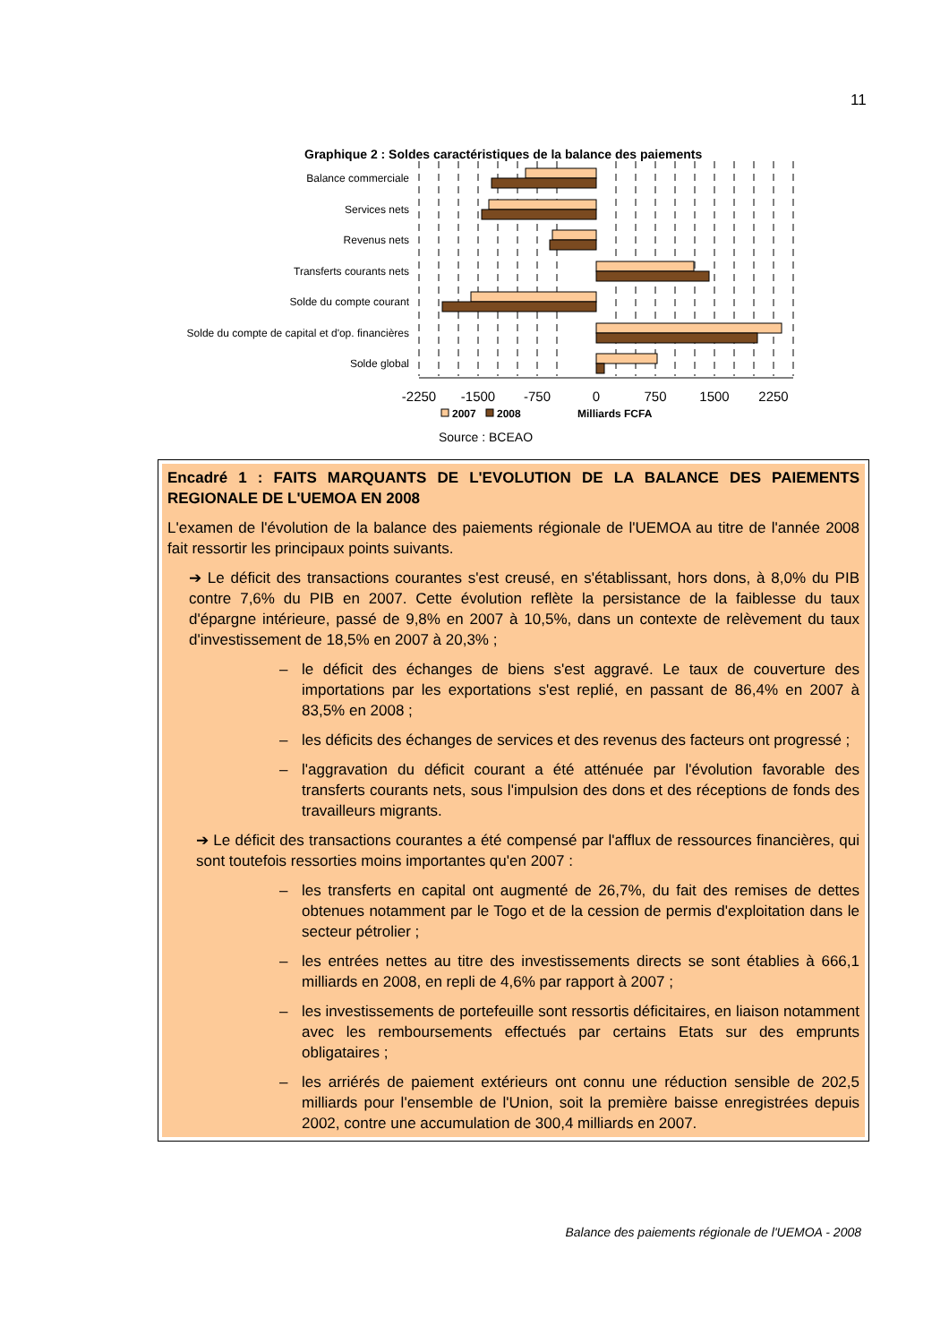11
Graphique 2 : Soldes caractéristiques de la balance des paiements
Balance commerciale
Services nets
Revenus nets
Transferts courants nets
Solde du compte courant
Solde du compte de capital et d'op. financières
Solde global
-2250
-1500
-750
0
750
1500
2250
2007
2008
Milliards FCFA
Source : BCEAO
Encadré 1 : FAITS MARQUANTS DE L'EVOLUTION DE LA BALANCE DES PAIEMENTS REGIONALE DE L'UEMOA EN 2008
L'examen de l'évolution de la balance des paiements régionale de l'UEMOA au titre de l'année 2008 fait ressortir les principaux points suivants.
➔ Le déficit des transactions courantes s'est creusé, en s'établissant, hors dons, à 8,0% du PIB contre 7,6% du PIB en 2007. Cette évolution reflète la persistance de la faiblesse du taux d'épargne intérieure, passé de 9,8% en 2007 à 10,5%, dans un contexte de relèvement du taux d'investissement de 18,5% en 2007 à 20,3% ;
– le déficit des échanges de biens s'est aggravé. Le taux de couverture des importations par les exportations s'est replié, en passant de 86,4% en 2007 à 83,5% en 2008 ;
– les déficits des échanges de services et des revenus des facteurs ont progressé ;
– l'aggravation du déficit courant a été atténuée par l'évolution favorable des transferts courants nets, sous l'impulsion des dons et des réceptions de fonds des travailleurs migrants.
➔ Le déficit des transactions courantes a été compensé par l'afflux de ressources financières, qui sont toutefois ressorties moins importantes qu'en 2007 :
– les transferts en capital ont augmenté de 26,7%, du fait des remises de dettes obtenues notamment par le Togo et de la cession de permis d'exploitation dans le secteur pétrolier ;
– les entrées nettes au titre des investissements directs se sont établies à 666,1 milliards en 2008, en repli de 4,6% par rapport à 2007 ;
– les investissements de portefeuille sont ressortis déficitaires, en liaison notamment avec les remboursements effectués par certains Etats sur des emprunts obligataires ;
– les arriérés de paiement extérieurs ont connu une réduction sensible de 202,5 milliards pour l'ensemble de l'Union, soit la première baisse enregistrées depuis 2002, contre une accumulation de 300,4 milliards en 2007.
Balance des paiements régionale de l'UEMOA - 2008